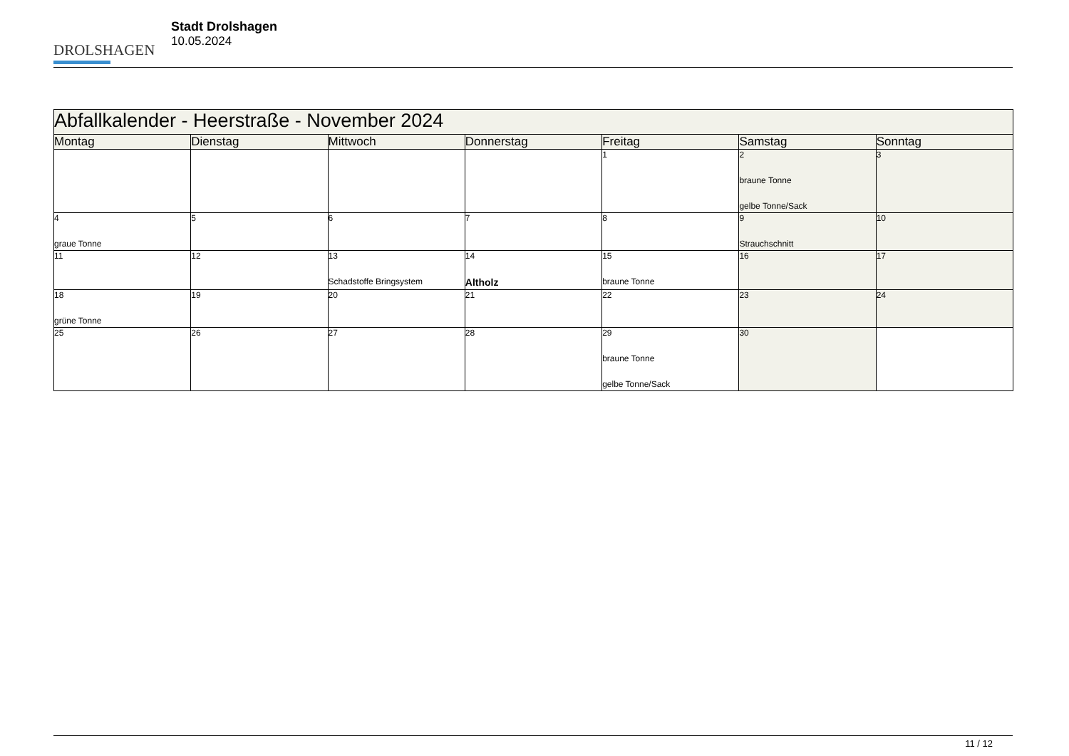DROLSHAGEN
Stadt Drolshagen
10.05.2024
| Abfallkalender - Heerstraße - November 2024 | | | | | | |
| --- | --- | --- | --- | --- | --- | --- |
| Montag | Dienstag | Mittwoch | Donnerstag | Freitag | Samstag | Sonntag |
| | | | | 1 | 2 braune Tonne gelbe Tonne/Sack | 3 |
| 4 graue Tonne | 5 | 6 | 7 | 8 | 9 Strauchschnitt | 10 |
| 11 | 12 | 13 Schadstoffe Bringsystem | 14 Altholz | 15 braune Tonne | 16 | 17 |
| 18 grüne Tonne | 19 | 20 | 21 | 22 | 23 | 24 |
| 25 | 26 | 27 | 28 | 29 braune Tonne gelbe Tonne/Sack | 30 | |
11 / 12